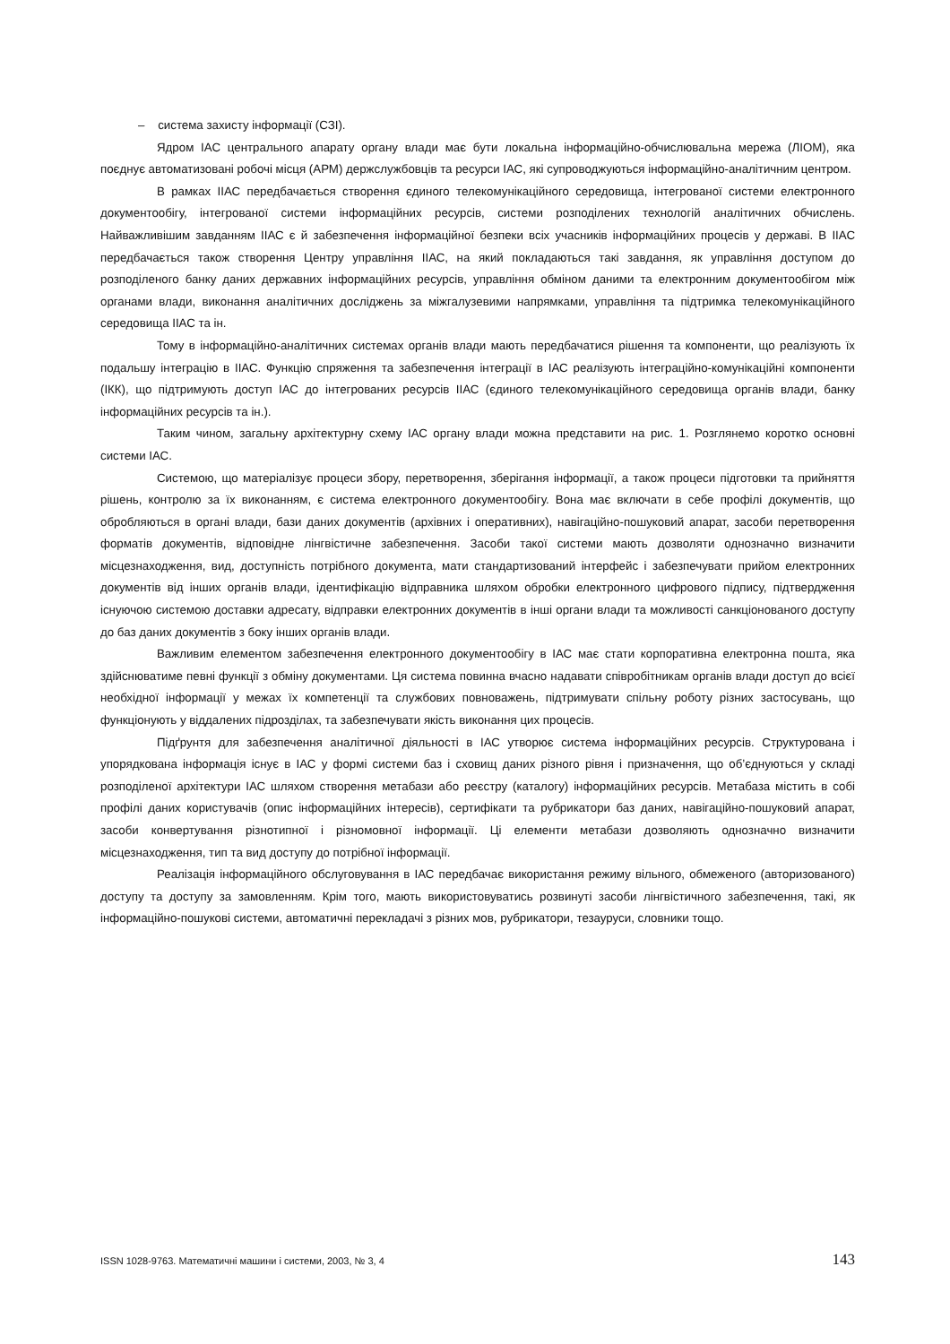– система захисту інформації (СЗІ).
Ядром ІАС центрального апарату органу влади має бути локальна інформаційно-обчислювальна мережа (ЛІОМ), яка поєднує автоматизовані робочі місця (АРМ) держслужбовців та ресурси ІАС, які супроводжуються інформаційно-аналітичним центром.
В рамках ІІАС передбачається створення єдиного телекомунікаційного середовища, інтегрованої системи електронного документообігу, інтегрованої системи інформаційних ресурсів, системи розподілених технологій аналітичних обчислень. Найважливішим завданням ІІАС є й забезпечення інформаційної безпеки всіх учасників інформаційних процесів у державі. В ІІАС передбачається також створення Центру управління ІІАС, на який покладаються такі завдання, як управління доступом до розподіленого банку даних державних інформаційних ресурсів, управління обміном даними та електронним документообігом між органами влади, виконання аналітичних досліджень за міжгалузевими напрямками, управління та підтримка телекомунікаційного середовища ІІАС та ін.
Тому в інформаційно-аналітичних системах органів влади мають передбачатися рішення та компоненти, що реалізують їх подальшу інтеграцію в ІІАС. Функцію спряження та забезпечення інтеграції в ІАС реалізують інтеграційно-комунікаційні компоненти (ІКК), що підтримують доступ ІАС до інтегрованих ресурсів ІІАС (єдиного телекомунікаційного середовища органів влади, банку інформаційних ресурсів та ін.).
Таким чином, загальну архітектурну схему ІАС органу влади можна представити на рис. 1. Розглянемо коротко основні системи ІАС.
Системою, що матеріалізує процеси збору, перетворення, зберігання інформації, а також процеси підготовки та прийняття рішень, контролю за їх виконанням, є система електронного документообігу. Вона має включати в себе профілі документів, що обробляються в органі влади, бази даних документів (архівних і оперативних), навігаційно-пошуковий апарат, засоби перетворення форматів документів, відповідне лінгвістичне забезпечення. Засоби такої системи мають дозволяти однозначно визначити місцезнаходження, вид, доступність потрібного документа, мати стандартизований інтерфейс і забезпечувати прийом електронних документів від інших органів влади, ідентифікацію відправника шляхом обробки електронного цифрового підпису, підтвердження існуючою системою доставки адресату, відправки електронних документів в інші органи влади та можливості санкціонованого доступу до баз даних документів з боку інших органів влади.
Важливим елементом забезпечення електронного документообігу в ІАС має стати корпоративна електронна пошта, яка здійснюватиме певні функції з обміну документами. Ця система повинна вчасно надавати співробітникам органів влади доступ до всієї необхідної інформації у межах їх компетенції та службових повноважень, підтримувати спільну роботу різних застосувань, що функціонують у віддалених підрозділах, та забезпечувати якість виконання цих процесів.
Підґрунтя для забезпечення аналітичної діяльності в ІАС утворює система інформаційних ресурсів. Структурована і упорядкована інформація існує в ІАС у формі системи баз і сховищ даних різного рівня і призначення, що об’єднуються у складі розподіленої архітектури ІАС шляхом створення метабази або реєстру (каталогу) інформаційних ресурсів. Метабаза містить в собі профілі даних користувачів (опис інформаційних інтересів), сертифікати та рубрикатори баз даних, навігаційно-пошуковий апарат, засоби конвертування різнотипної і різномовної інформації. Ці елементи метабази дозволяють однозначно визначити місцезнаходження, тип та вид доступу до потрібної інформації.
Реалізація інформаційного обслуговування в ІАС передбачає використання режиму вільного, обмеженого (авторизованого) доступу та доступу за замовленням. Крім того, мають використовуватись розвинуті засоби лінгвістичного забезпечення, такі, як інформаційно-пошукові системи, автоматичні перекладачі з різних мов, рубрикатори, тезауруси, словники тощо.
ISSN 1028-9763. Математичні машини і системи, 2003, № 3, 4 143